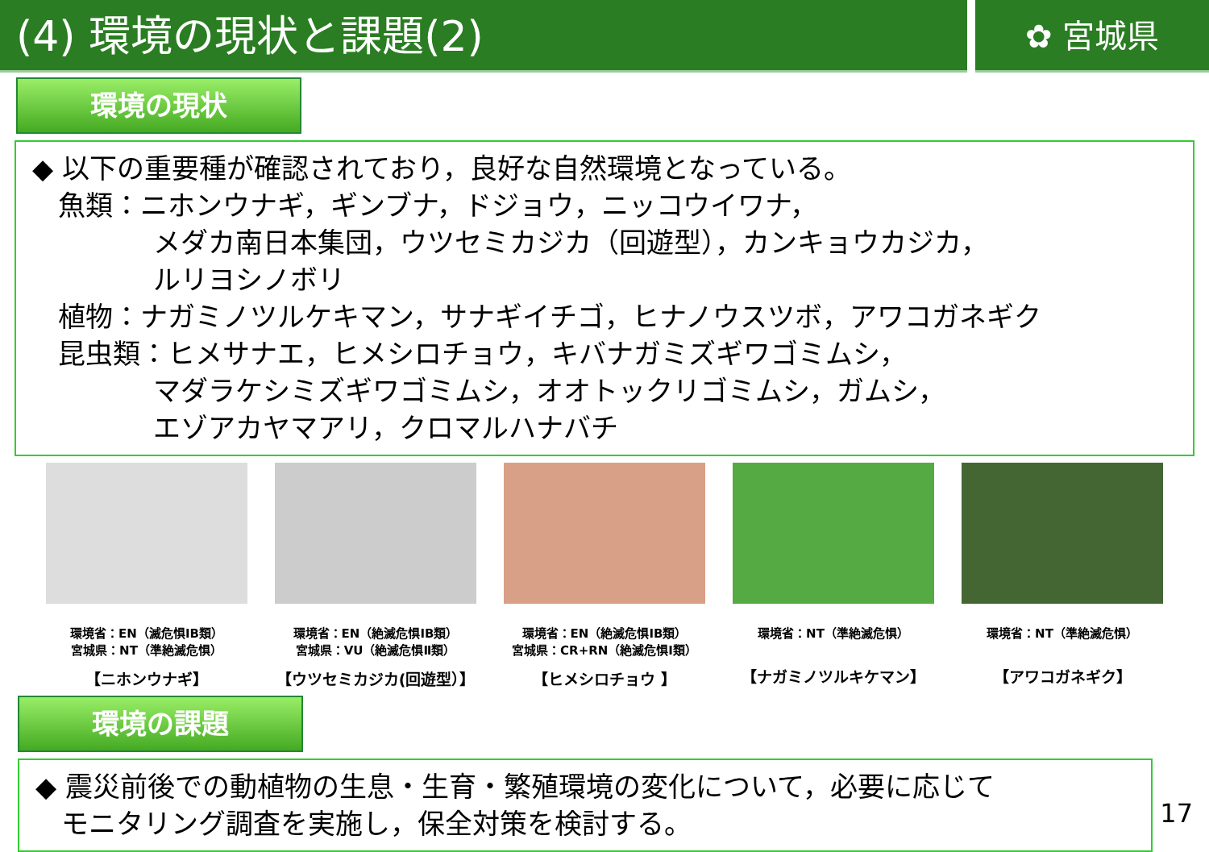(4) 環境の現状と課題(2)
✿ 宮城県
環境の現状
◆ 以下の重要種が確認されており，良好な自然環境となっている。
魚類：ニホンウナギ，ギンブナ，ドジョウ，ニッコウイワナ，
メダカ南日本集団，ウツセミカジカ（回遊型），カンキョウカジカ，
ルリヨシノボリ
植物：ナガミノツルケキマン，サナギイチゴ，ヒナノウスツボ，アワコガネギク
昆虫類：ヒメサナエ，ヒメシロチョウ，キバナガミズギワゴミムシ，
マダラケシミズギワゴミムシ，オオトックリゴミムシ，ガムシ，
エゾアカヤマアリ，クロマルハナバチ
環境省：EN（滅危惧ⅠB類）
宮城県：NT（準絶滅危惧）
【ニホンウナギ】
環境省：EN（絶滅危惧ⅠB類）
宮城県：VU（絶滅危惧Ⅱ類）
【ウツセミカジカ(回遊型）】
環境省：EN（絶滅危惧ⅠB類）
宮城県：CR+RN（絶滅危惧Ⅰ類）
【ヒメシロチョウ 】
環境省：NT（準絶滅危惧）
【ナガミノツルキケマン】
環境省：NT（準絶滅危惧）
【アワコガネギク】
環境の課題
◆ 震災前後での動植物の生息・生育・繁殖環境の変化について，必要に応じて
モニタリング調査を実施し，保全対策を検討する。
17